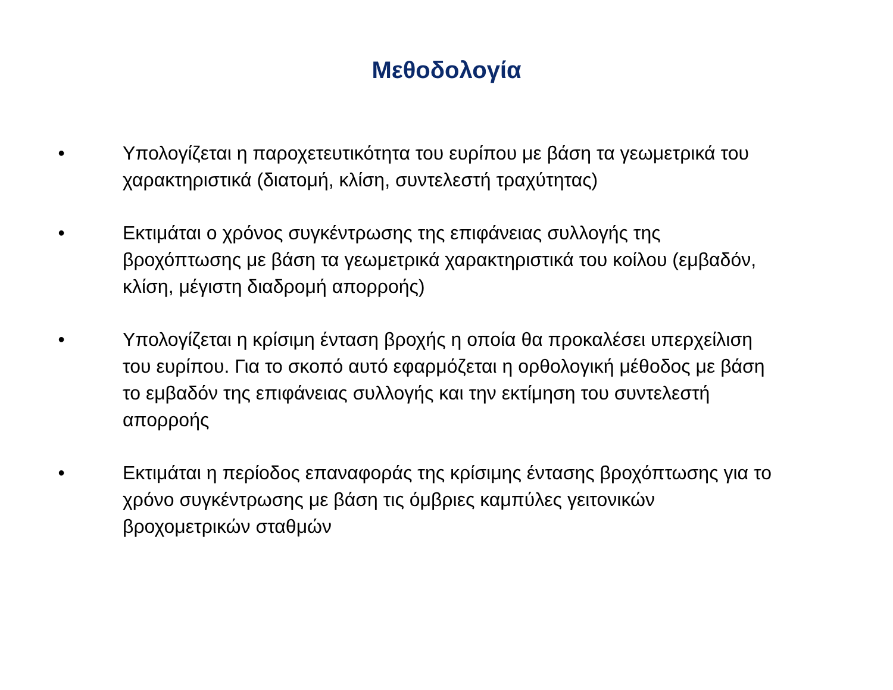Μεθοδολογία
• Υπολογίζεται η παροχετευτικότητα του ευρίπου με βάση τα γεωμετρικά του χαρακτηριστικά (διατομή, κλίση, συντελεστή τραχύτητας)
• Εκτιμάται ο χρόνος συγκέντρωσης της επιφάνειας συλλογής της βροχόπτωσης με βάση τα γεωμετρικά χαρακτηριστικά του κοίλου (εμβαδόν, κλίση, μέγιστη διαδρομή απορροής)
• Υπολογίζεται η κρίσιμη ένταση βροχής η οποία θα προκαλέσει υπερχείλιση του ευρίπου. Για το σκοπό αυτό εφαρμόζεται η ορθολογική μέθοδος με βάση το εμβαδόν της επιφάνειας συλλογής και την εκτίμηση του συντελεστή απορροής
• Εκτιμάται η περίοδος επαναφοράς της κρίσιμης έντασης βροχόπτωσης για το χρόνο συγκέντρωσης με βάση τις όμβριες καμπύλες γειτονικών βροχομετρικών σταθμών